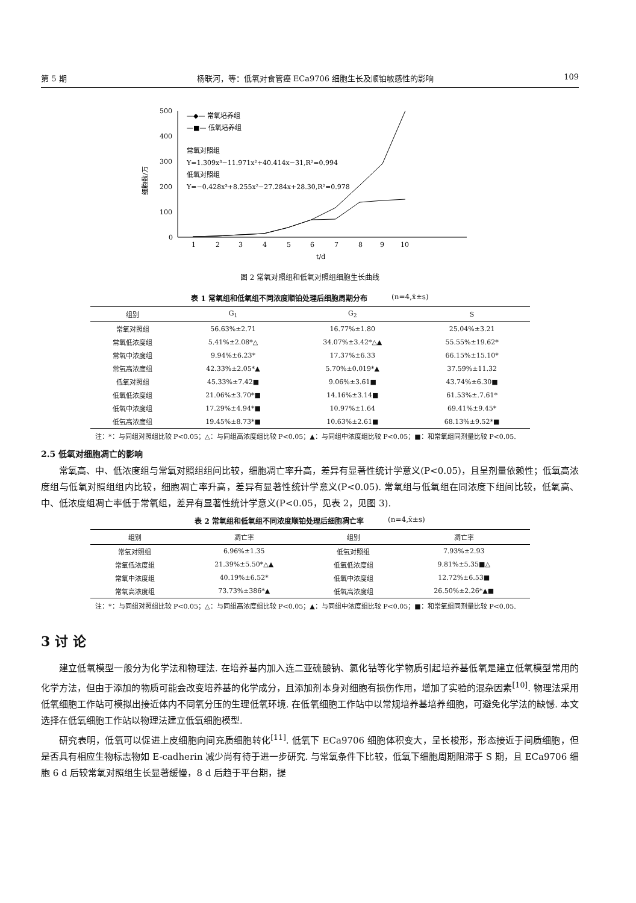第 5 期 杨联河，等：低氧对食管癌 ECa9706 细胞生长及顺铂敏感性的影响 109
细胞数/万
500
400
300
200
100
0
1
2
3
4
5
6
7
8
9
10
t/d
—◆— 常氧培养组
—■— 低氧培养组
常氧对照组
Y=1.309x³−11.971x²+40.414x−31,R²=0.994
低氧对照组
Y=−0.428x³+8.255x²−27.284x+28.30,R²=0.978
图 2 常氧对照组和低氧对照组细胞生长曲线
表 1 常氧组和低氧组不同浓度顺铂处理后细胞周期分布 (n=4,x̄±s)
| 组别 | G<sub>1</sub> | G<sub>2</sub> | S |
| --- | --- | --- | --- |
| 常氧对照组 | 56.63%±2.71 | 16.77%±1.80 | 25.04%±3.21 |
| 常氧低浓度组 | 5.41%±2.08*△ | 34.07%±3.42*△▲ | 55.55%±19.62* |
| 常氧中浓度组 | 9.94%±6.23* | 17.37%±6.33 | 66.15%±15.10* |
| 常氧高浓度组 | 42.33%±2.05*▲ | 5.70%±0.019*▲ | 37.59%±11.32 |
| 低氧对照组 | 45.33%±7.42■ | 9.06%±3.61■ | 43.74%±6.30■ |
| 低氧低浓度组 | 21.06%±3.70*■ | 14.16%±3.14■ | 61.53%±.7.61* |
| 低氧中浓度组 | 17.29%±4.94*■ | 10.97%±1.64 | 69.41%±9.45* |
| 低氧高浓度组 | 19.45%±8.73*■ | 10.63%±2.61■ | 68.13%±9.52*■ |
注：*：与同组对照组比较 P<0.05；△：与同组高浓度组比较 P<0.05；▲：与同组中浓度组比较 P<0.05；■：和常氧组同剂量比较 P<0.05.
2.5 低氧对细胞凋亡的影响
常氧高、中、低浓度组与常氧对照组组间比较，细胞凋亡率升高，差异有显著性统计学意义(P<0.05)，且呈剂量依赖性；低氧高浓度组与低氧对照组组内比较，细胞凋亡率升高，差异有显著性统计学意义(P<0.05). 常氧组与低氧组在同浓度下组间比较，低氧高、中、低浓度组凋亡率低于常氧组，差异有显著性统计学意义(P<0.05，见表 2，见图 3).
表 2 常氧组和低氧组不同浓度顺铂处理后细胞凋亡率 (n=4,x̄±s)
| 组别 | 凋亡率 | 组别 | 凋亡率 |
| --- | --- | --- | --- |
| 常氧对照组 | 6.96%±1.35 | 低氧对照组 | 7.93%±2.93 |
| 常氧低浓度组 | 21.39%±5.50*△▲ | 低氧低浓度组 | 9.81%±5.35■△ |
| 常氧中浓度组 | 40.19%±6.52* | 低氧中浓度组 | 12.72%±6.53■ |
| 常氧高浓度组 | 73.73%±386*▲ | 低氧高浓度组 | 26.50%±2.26*▲■ |
注：*：与同组对照组比较 P<0.05；△：与同组高浓度组比较 P<0.05；▲：与同组中浓度组比较 P<0.05；■：和常氧组同剂量比较 P<0.05.
3 讨 论
建立低氧模型一般分为化学法和物理法. 在培养基内加入连二亚硫酸钠、氯化钴等化学物质引起培养基低氧是建立低氧模型常用的化学方法，但由于添加的物质可能会改变培养基的化学成分，且添加剂本身对细胞有损伤作用，增加了实验的混杂因素<sup>[10]</sup>. 物理法采用低氧细胞工作站可模拟出接近体内不同氧分压的生理低氧环境. 在低氧细胞工作站中以常规培养基培养细胞，可避免化学法的缺憾. 本文选择在低氧细胞工作站以物理法建立低氧细胞模型.
研究表明，低氧可以促进上皮细胞向间充质细胞转化<sup>[11]</sup>. 低氧下 ECa9706 细胞体积变大，呈长梭形，形态接近于间质细胞，但是否具有相应生物标志物如 E-cadherin 减少尚有待于进一步研究. 与常氧条件下比较，低氧下细胞周期阻滞于 S 期，且 ECa9706 细胞 6 d 后较常氧对照组生长显著缓慢，8 d 后趋于平台期，提